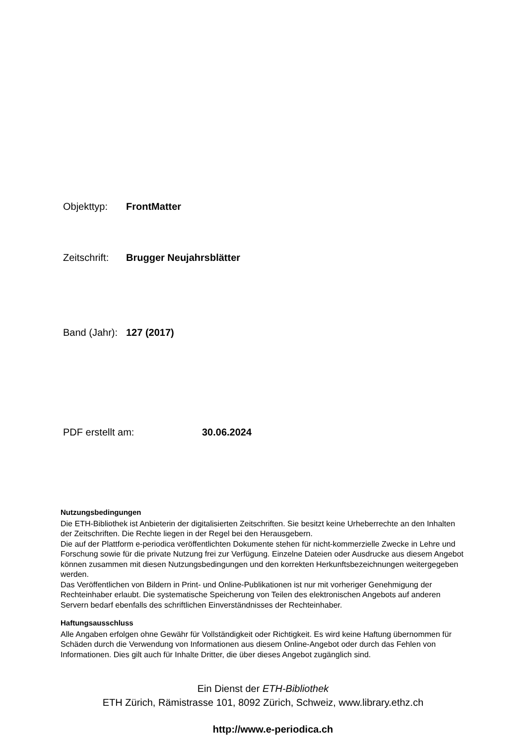Objekttyp: FrontMatter
Zeitschrift: Brugger Neujahrsblätter
Band (Jahr): 127 (2017)
PDF erstellt am: 30.06.2024
Nutzungsbedingungen
Die ETH-Bibliothek ist Anbieterin der digitalisierten Zeitschriften. Sie besitzt keine Urheberrechte an den Inhalten der Zeitschriften. Die Rechte liegen in der Regel bei den Herausgebern.
Die auf der Plattform e-periodica veröffentlichten Dokumente stehen für nicht-kommerzielle Zwecke in Lehre und Forschung sowie für die private Nutzung frei zur Verfügung. Einzelne Dateien oder Ausdrucke aus diesem Angebot können zusammen mit diesen Nutzungsbedingungen und den korrekten Herkunftsbezeichnungen weitergegeben werden.
Das Veröffentlichen von Bildern in Print- und Online-Publikationen ist nur mit vorheriger Genehmigung der Rechteinhaber erlaubt. Die systematische Speicherung von Teilen des elektronischen Angebots auf anderen Servern bedarf ebenfalls des schriftlichen Einverständnisses der Rechteinhaber.
Haftungsausschluss
Alle Angaben erfolgen ohne Gewähr für Vollständigkeit oder Richtigkeit. Es wird keine Haftung übernommen für Schäden durch die Verwendung von Informationen aus diesem Online-Angebot oder durch das Fehlen von Informationen. Dies gilt auch für Inhalte Dritter, die über dieses Angebot zugänglich sind.
Ein Dienst der ETH-Bibliothek
ETH Zürich, Rämistrasse 101, 8092 Zürich, Schweiz, www.library.ethz.ch
http://www.e-periodica.ch